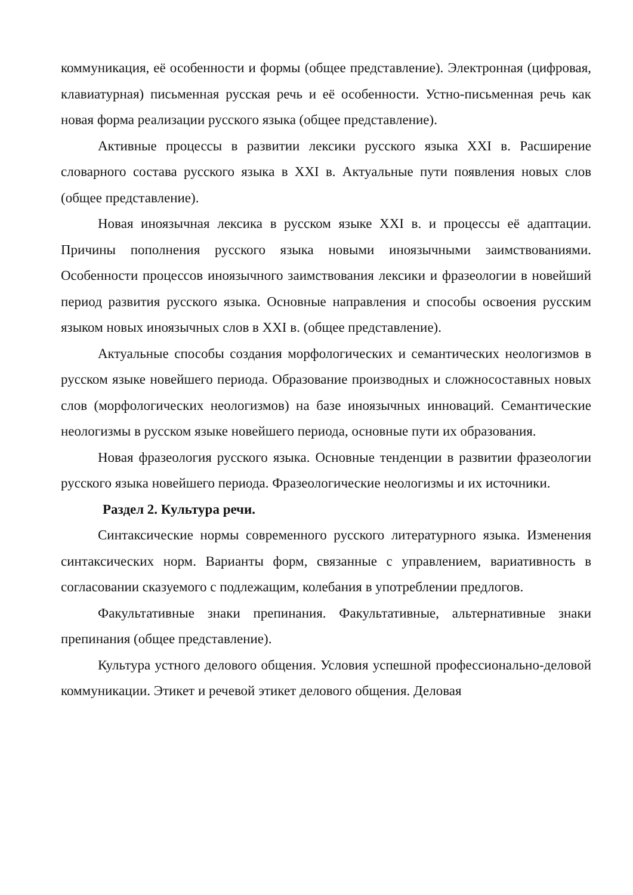коммуникация, её особенности и формы (общее представление). Электронная (цифровая, клавиатурная) письменная русская речь и её особенности. Устно-письменная речь как новая форма реализации русского языка (общее представление).
Активные процессы в развитии лексики русского языка XXI в. Расширение словарного состава русского языка в XXI в. Актуальные пути появления новых слов (общее представление).
Новая иноязычная лексика в русском языке XXI в. и процессы её адаптации. Причины пополнения русского языка новыми иноязычными заимствованиями. Особенности процессов иноязычного заимствования лексики и фразеологии в новейший период развития русского языка. Основные направления и способы освоения русским языком новых иноязычных слов в XXI в. (общее представление).
Актуальные способы создания морфологических и семантических неологизмов в русском языке новейшего периода. Образование производных и сложносоставных новых слов (морфологических неологизмов) на базе иноязычных инноваций. Семантические неологизмы в русском языке новейшего периода, основные пути их образования.
Новая фразеология русского языка. Основные тенденции в развитии фразеологии русского языка новейшего периода. Фразеологические неологизмы и их источники.
Раздел 2. Культура речи.
Синтаксические нормы современного русского литературного языка. Изменения синтаксических норм. Варианты форм, связанные с управлением, вариативность в согласовании сказуемого с подлежащим, колебания в употреблении предлогов.
Факультативные знаки препинания. Факультативные, альтернативные знаки препинания (общее представление).
Культура устного делового общения. Условия успешной профессионально-деловой коммуникации. Этикет и речевой этикет делового общения. Деловая